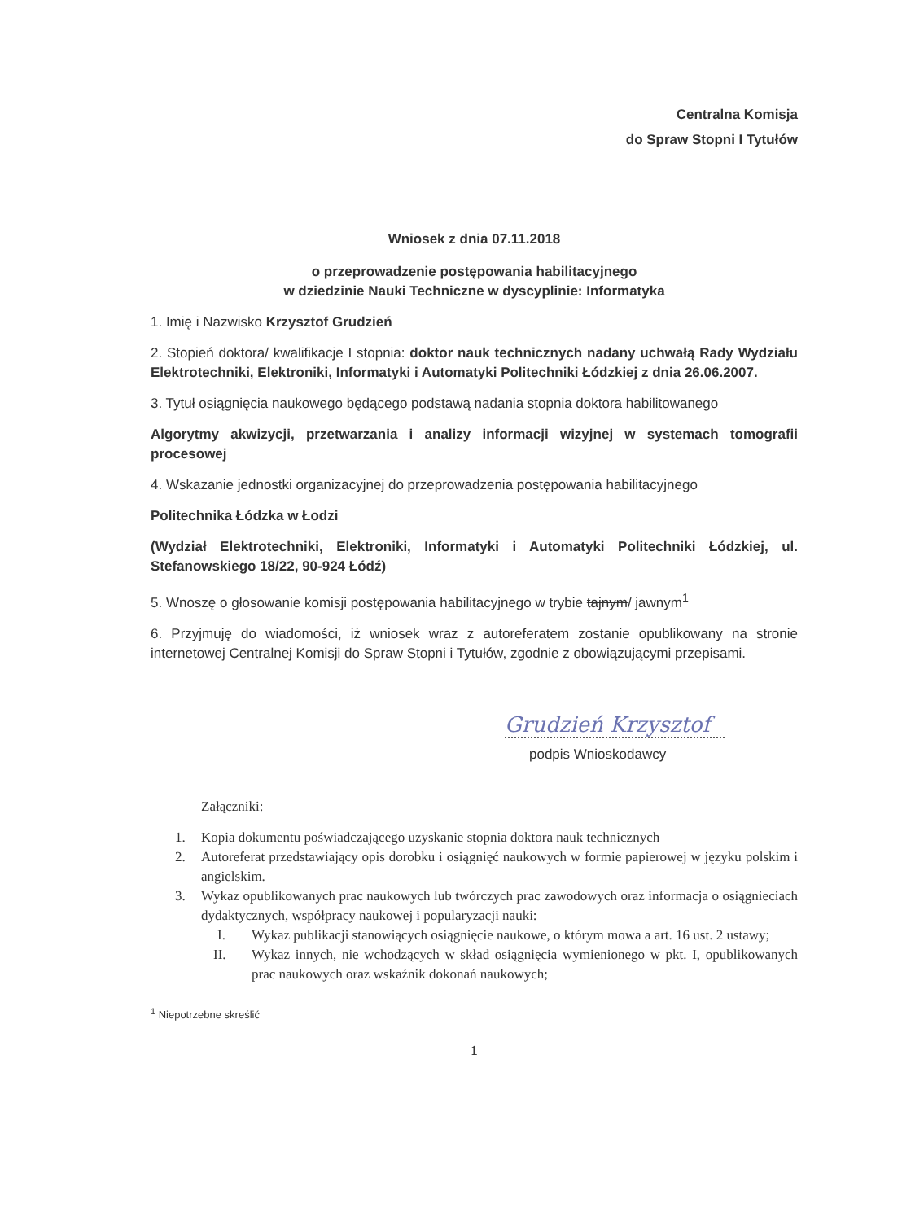Centralna Komisja
do Spraw Stopni I Tytułów
Wniosek z dnia 07.11.2018
o przeprowadzenie postępowania habilitacyjnego
w dziedzinie Nauki Techniczne w dyscyplinie: Informatyka
1. Imię i Nazwisko Krzysztof Grudzień
2. Stopień doktora/ kwalifikacje I stopnia: doktor nauk technicznych nadany uchwałą Rady Wydziału Elektrotechniki, Elektroniki, Informatyki i Automatyki Politechniki Łódzkiej z dnia 26.06.2007.
3. Tytuł osiągnięcia naukowego będącego podstawą nadania stopnia doktora habilitowanego
Algorytmy akwizycji, przetwarzania i analizy informacji wizyjnej w systemach tomografii procesowej
4. Wskazanie jednostki organizacyjnej do przeprowadzenia postępowania habilitacyjnego
Politechnika Łódzka w Łodzi
(Wydział Elektrotechniki, Elektroniki, Informatyki i Automatyki Politechniki Łódzkiej, ul. Stefanowskiego 18/22, 90-924 Łódź)
5. Wnoszę o głosowanie komisji postępowania habilitacyjnego w trybie tajnym/ jawnym<sup>1</sup>
6. Przyjmuję do wiadomości, iż wniosek wraz z autoreferatem zostanie opublikowany na stronie internetowej Centralnej Komisji do Spraw Stopni i Tytułów, zgodnie z obowiązującymi przepisami.
Grudzień Krzysztof
podpis Wnioskodawcy
Załączniki:
1. Kopia dokumentu poświadczającego uzyskanie stopnia doktora nauk technicznych
2. Autoreferat przedstawiający opis dorobku i osiągnięć naukowych w formie papierowej w języku polskim i angielskim.
3. Wykaz opublikowanych prac naukowych lub twórczych prac zawodowych oraz informacja o osiągnieciach dydaktycznych, współpracy naukowej i popularyzacji nauki:
I. Wykaz publikacji stanowiących osiągnięcie naukowe, o którym mowa a art. 16 ust. 2 ustawy;
II. Wykaz innych, nie wchodzących w skład osiągnięcia wymienionego w pkt. I, opublikowanych prac naukowych oraz wskaźnik dokonań naukowych;
<sup>1</sup> Niepotrzebne skreślić
1